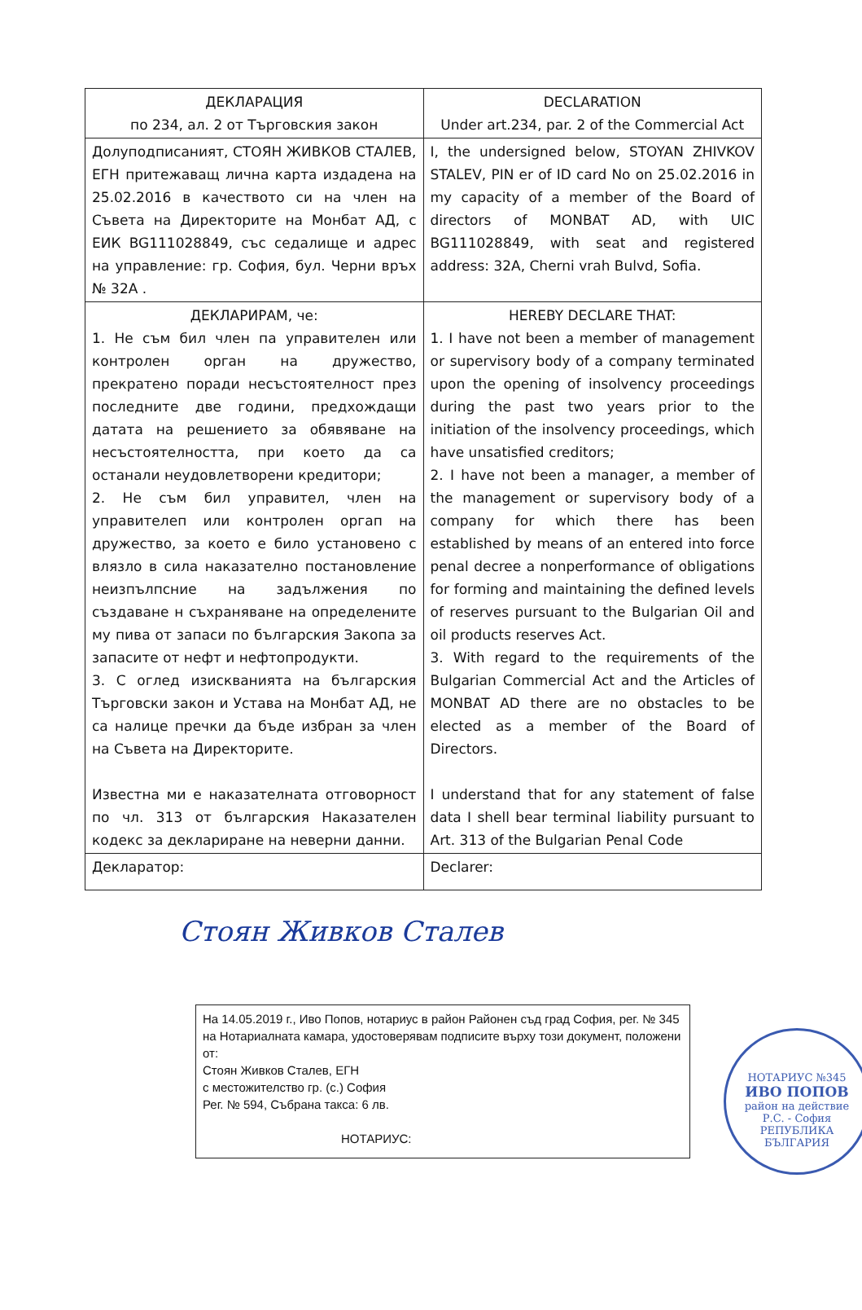| ДЕКЛАРАЦИЯ по 234, ал. 2 от Търговския закон | DECLARATION Under art.234, par. 2 of the Commercial Act |
| Долуподписаният, СТОЯН ЖИВКОВ СТАЛЕВ, ЕГН притежаващ лична карта издадена на 25.02.2016 в качеството си на член на Съвета на Директорите на Монбат АД, с ЕИК BG111028849, със седалище и адрес на управление: гр. София, бул. Черни връх № 32А . | I, the undersigned below, STOYAN ZHIVKOV STALEV, PIN er of ID card No on 25.02.2016 in my capacity of a member of the Board of directors of MONBAT AD, with UIC BG111028849, with seat and registered address: 32A, Cherni vrah Bulvd, Sofia. |
| ДЕКЛАРИРАМ, че: 1. Не съм бил член па управителен или контролен орган на дружество, прекратено поради несъстоятелност през последните две години, предхождащи датата на решението за обявяване на несъстоятелността, при което да са останали неудовлетворени кредитори; 2. Не съм бил управител, член на управителеп или контролен оргап на дружество, за което е било установено с влязло в сила наказателно постановление неизпълпсние на задължения по създаване н съхраняване на определените му пива от запаси по българския Закопа за запасите от нефт и нефтопродукти. 3. С оглед изискванията на българския Търговски закон и Устава на Монбат АД, не са налице пречки да бъде избран за член на Съвета на Директорите. Известна ми е наказателната отговорност по чл. 313 от българския Наказателен кодекс за деклариране на неверни данни. | HEREBY DECLARE THAT: 1. I have not been a member of management or supervisory body of a company terminated upon the opening of insolvency proceedings during the past two years prior to the initiation of the insolvency proceedings, which have unsatisfied creditors; 2. I have not been a manager, a member of the management or supervisory body of a company for which there has been established by means of an entered into force penal decree a nonperformance of obligations for forming and maintaining the defined levels of reserves pursuant to the Bulgarian Oil and oil products reserves Act. 3. With regard to the requirements of the Bulgarian Commercial Act and the Articles of MONBAT AD there are no obstacles to be elected as a member of the Board of Directors. I understand that for any statement of false data I shell bear terminal liability pursuant to Art. 313 of the Bulgarian Penal Code |
| Деклaратор: | Declarer: |
Стоян Живков Сталев
На 14.05.2019 г., Иво Попов, нотариус в район Районен съд град София, рег. № 345 на Нотариалната камара, удостоверявам подписите върху този документ, положени от:
Стоян Живков Сталев, ЕГН
с местожителство гр. (с.) София
Рег. № 594, Събрана такса: 6 лв.
НОТАРИУС:
НОТАРИУС №345
ИВО ПОПОВ
район на действие
Р.С. - София
РЕПУБЛИКА БЪЛГАРИЯ